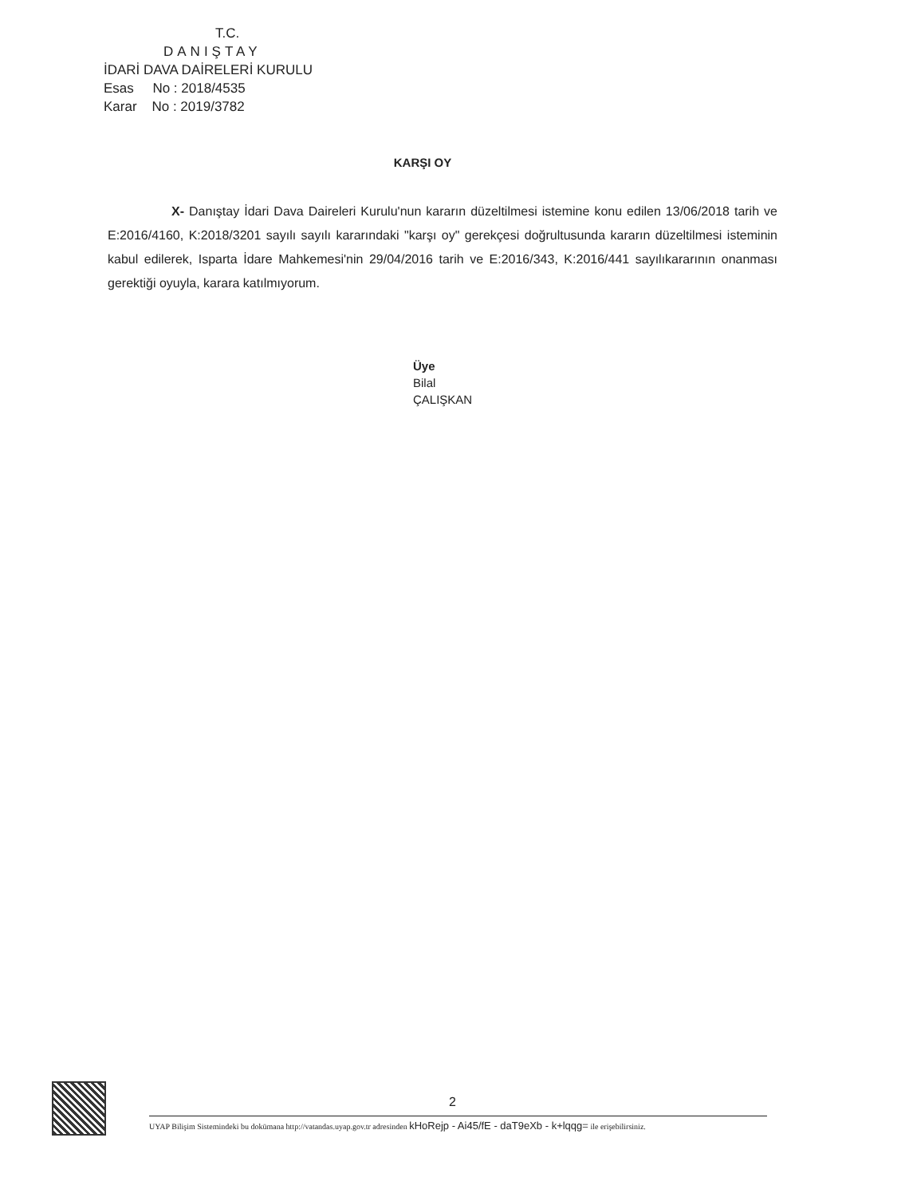T.C.
DANIŞTAY
İDARİ DAVA DAİRELERİ KURULU
Esas No : 2018/4535
Karar No : 2019/3782
KARŞI OY
X- Danıştay İdari Dava Daireleri Kurulu'nun kararın düzeltilmesi istemine konu edilen 13/06/2018 tarih ve E:2016/4160, K:2018/3201 sayılı sayılı kararındaki "karşı oy" gerekçesi doğrultusunda kararın düzeltilmesi isteminin kabul edilerek, Isparta İdare Mahkemesi'nin 29/04/2016 tarih ve E:2016/343, K:2016/441 sayılıkararının onanması gerektiği oyuyla, karara katılmıyorum.
Üye
Bilal
ÇALIŞKAN
2
UYAP Bilişim Sistemindeki bu dokümana http://vatandas.uyap.gov.tr adresinden kHoRejp - Ai45/fE - daT9eXb - k+lqqg= ile erişebilirsiniz.